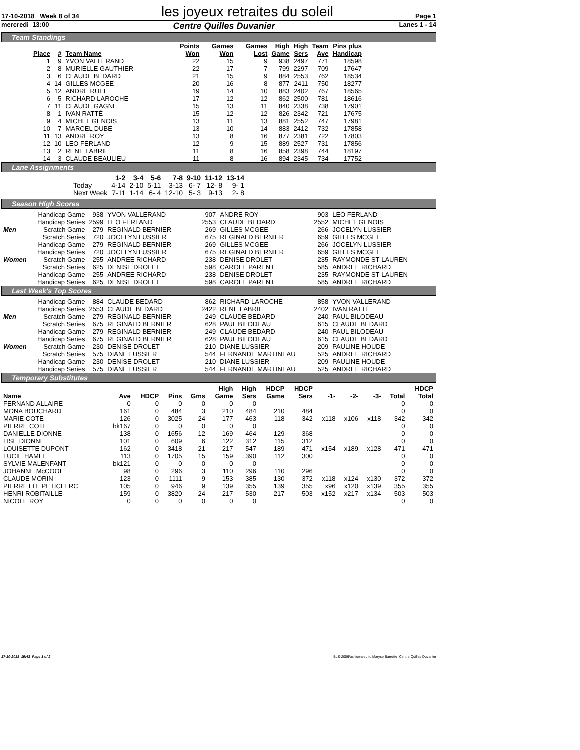17-10-2018 Week 8 of 34 les joyeux retraites du soleil Page 1
mercredi 13:00 Centre Quilles Duvanier Lanes 1 - 14
Team Standings
| Place | # | Team Name | Points Won | Games Won | Games Lost | High Game | High Sers | Team Ave | Pins plus Handicap |
| --- | --- | --- | --- | --- | --- | --- | --- | --- | --- |
| 1 | 9 | YVON VALLERAND | 22 | 15 | 9 | 938 | 2497 | 771 | 18598 |
| 2 | 8 | MURIELLE GAUTHIER | 22 | 17 | 7 | 799 | 2297 | 709 | 17647 |
| 3 | 6 | CLAUDE BEDARD | 21 | 15 | 9 | 884 | 2553 | 762 | 18534 |
| 4 | 14 | GILLES MCGEE | 20 | 16 | 8 | 877 | 2411 | 750 | 18277 |
| 5 | 12 | ANDRE RUEL | 19 | 14 | 10 | 883 | 2402 | 767 | 18565 |
| 6 | 5 | RICHARD LAROCHE | 17 | 12 | 12 | 862 | 2500 | 781 | 18616 |
| 7 | 11 | CLAUDE GAGNE | 15 | 13 | 11 | 840 | 2338 | 738 | 17901 |
| 8 | 1 | IVAN RATTÉ | 15 | 12 | 12 | 826 | 2342 | 721 | 17675 |
| 9 | 4 | MICHEL GENOIS | 13 | 11 | 13 | 881 | 2552 | 747 | 17981 |
| 10 | 7 | MARCEL DUBE | 13 | 10 | 14 | 883 | 2412 | 732 | 17858 |
| 11 | 13 | ANDRE ROY | 13 | 8 | 16 | 877 | 2381 | 722 | 17803 |
| 12 | 10 | LEO FERLAND | 12 | 9 | 15 | 889 | 2527 | 731 | 17856 |
| 13 | 2 | RENE LABRIE | 11 | 8 | 16 | 858 | 2398 | 744 | 18197 |
| 14 | 3 | CLAUDE BEAULIEU | 11 | 8 | 16 | 894 | 2345 | 734 | 17752 |
Lane Assignments
| | 1-2 | 3-4 | 5-6 | 7-8 | 9-10 | 11-12 | 13-14 |
| --- | --- | --- | --- | --- | --- | --- | --- |
| Today | 4-14 | 2-10 | 5-11 | 3-13 | 6- 7 | 12- 8 | 9- 1 |
| Next Week | 7-11 | 1-14 | 6- 4 | 12-10 | 5- 3 | 9-13 | 2- 8 |
Season High Scores
| | Handicap Game | 938 | YVON VALLERAND | 907 | ANDRE ROY | 903 | LEO FERLAND |
| | Handicap Series | 2599 | LEO FERLAND | 2553 | CLAUDE BEDARD | 2552 | MICHEL GENOIS |
| Men | Scratch Game | 279 | REGINALD BERNIER | 269 | GILLES MCGEE | 266 | JOCELYN LUSSIER |
| | Scratch Series | 720 | JOCELYN LUSSIER | 675 | REGINALD BERNIER | 659 | GILLES MCGEE |
| | Handicap Game | 279 | REGINALD BERNIER | 269 | GILLES MCGEE | 266 | JOCELYN LUSSIER |
| | Handicap Series | 720 | JOCELYN LUSSIER | 675 | REGINALD BERNIER | 659 | GILLES MCGEE |
| Women | Scratch Game | 255 | ANDREE RICHARD | 238 | DENISE DROLET | 235 | RAYMONDE ST-LAUREN |
| | Scratch Series | 625 | DENISE DROLET | 598 | CAROLE PARENT | 585 | ANDREE RICHARD |
| | Handicap Game | 255 | ANDREE RICHARD | 238 | DENISE DROLET | 235 | RAYMONDE ST-LAUREN |
| | Handicap Series | 625 | DENISE DROLET | 598 | CAROLE PARENT | 585 | ANDREE RICHARD |
Last Week's Top Scores
| | Handicap Game | 884 | CLAUDE BEDARD | 862 | RICHARD LAROCHE | 858 | YVON VALLERAND |
| | Handicap Series | 2553 | CLAUDE BEDARD | 2422 | RENE LABRIE | 2402 | IVAN RATTÉ |
| Men | Scratch Game | 279 | REGINALD BERNIER | 249 | CLAUDE BEDARD | 240 | PAUL BILODEAU |
| | Scratch Series | 675 | REGINALD BERNIER | 628 | PAUL BILODEAU | 615 | CLAUDE BEDARD |
| | Handicap Game | 279 | REGINALD BERNIER | 249 | CLAUDE BEDARD | 240 | PAUL BILODEAU |
| | Handicap Series | 675 | REGINALD BERNIER | 628 | PAUL BILODEAU | 615 | CLAUDE BEDARD |
| Women | Scratch Game | 230 | DENISE DROLET | 210 | DIANE LUSSIER | 209 | PAULINE HOUDE |
| | Scratch Series | 575 | DIANE LUSSIER | 544 | FERNANDE MARTINEAU | 525 | ANDREE RICHARD |
| | Handicap Game | 230 | DENISE DROLET | 210 | DIANE LUSSIER | 209 | PAULINE HOUDE |
| | Handicap Series | 575 | DIANE LUSSIER | 544 | FERNANDE MARTINEAU | 525 | ANDREE RICHARD |
Temporary Substitutes
| Name | Ave | HDCP | Pins | Gms | High Game | High Sers | HDCP Game | HDCP Sers | -1- | -2- | -3- | Total | HDCP Total |
| --- | --- | --- | --- | --- | --- | --- | --- | --- | --- | --- | --- | --- | --- |
| FERNAND ALLAIRE | 0 | 0 | 0 | 0 | 0 | 0 | | | | | | 0 | 0 |
| MONA BOUCHARD | 161 | 0 | 484 | 3 | 210 | 484 | 210 | 484 | | | | 0 | 0 |
| MARIE COTE | 126 | 0 | 3025 | 24 | 177 | 463 | 118 | 342 | x118 | x106 | x118 | 342 | 342 |
| PIERRE COTE | bk167 | 0 | 0 | 0 | 0 | 0 | | | | | | 0 | 0 |
| DANIELLE DIONNE | 138 | 0 | 1656 | 12 | 169 | 464 | 129 | 368 | | | | 0 | 0 |
| LISE DIONNE | 101 | 0 | 609 | 6 | 122 | 312 | 115 | 312 | | | | 0 | 0 |
| LOUISETTE DUPONT | 162 | 0 | 3418 | 21 | 217 | 547 | 189 | 471 | x154 | x189 | x128 | 471 | 471 |
| LUCIE HAMEL | 113 | 0 | 1705 | 15 | 159 | 390 | 112 | 300 | | | | 0 | 0 |
| SYLVIE MALENFANT | bk121 | 0 | 0 | 0 | 0 | 0 | | | | | | 0 | 0 |
| JOHANNE McCOOL | 98 | 0 | 296 | 3 | 110 | 296 | 110 | 296 | | | | 0 | 0 |
| CLAUDE MORIN | 123 | 0 | 1111 | 9 | 153 | 385 | 130 | 372 | x118 | x124 | x130 | 372 | 372 |
| PIERRETTE PETICLERC | 105 | 0 | 946 | 9 | 139 | 355 | 139 | 355 | x96 | x120 | x139 | 355 | 355 |
| HENRI ROBITAILLE | 159 | 0 | 3820 | 24 | 217 | 530 | 217 | 503 | x152 | x217 | x134 | 503 | 503 |
| NICOLE ROY | 0 | 0 | 0 | 0 | 0 | 0 | | | | | | 0 | 0 |
17-10-2018 15:43 Page 1 of 2 BLS-2006/as licensed to Maryse Barrette Centre Quilles Duvanier